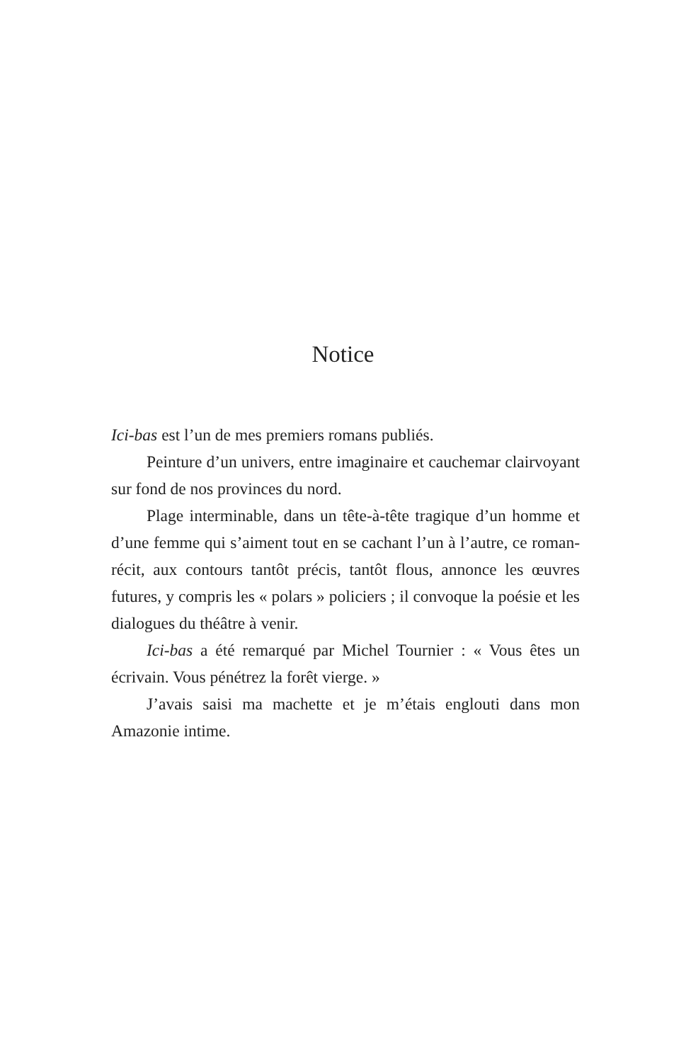Notice
Ici-bas est l’un de mes premiers romans publiés.
Peinture d’un univers, entre imaginaire et cauchemar clairvoyant sur fond de nos provinces du nord.
Plage interminable, dans un tête-à-tête tragique d’un homme et d’une femme qui s’aiment tout en se cachant l’un à l’autre, ce roman-récit, aux contours tantôt précis, tantôt flous, annonce les œuvres futures, y compris les « polars » policiers ; il convoque la poésie et les dialogues du théâtre à venir.
Ici-bas a été remarqué par Michel Tournier : « Vous êtes un écrivain. Vous pénétrez la forêt vierge. »
J’avais saisi ma machette et je m’étais englouti dans mon Amazonie intime.